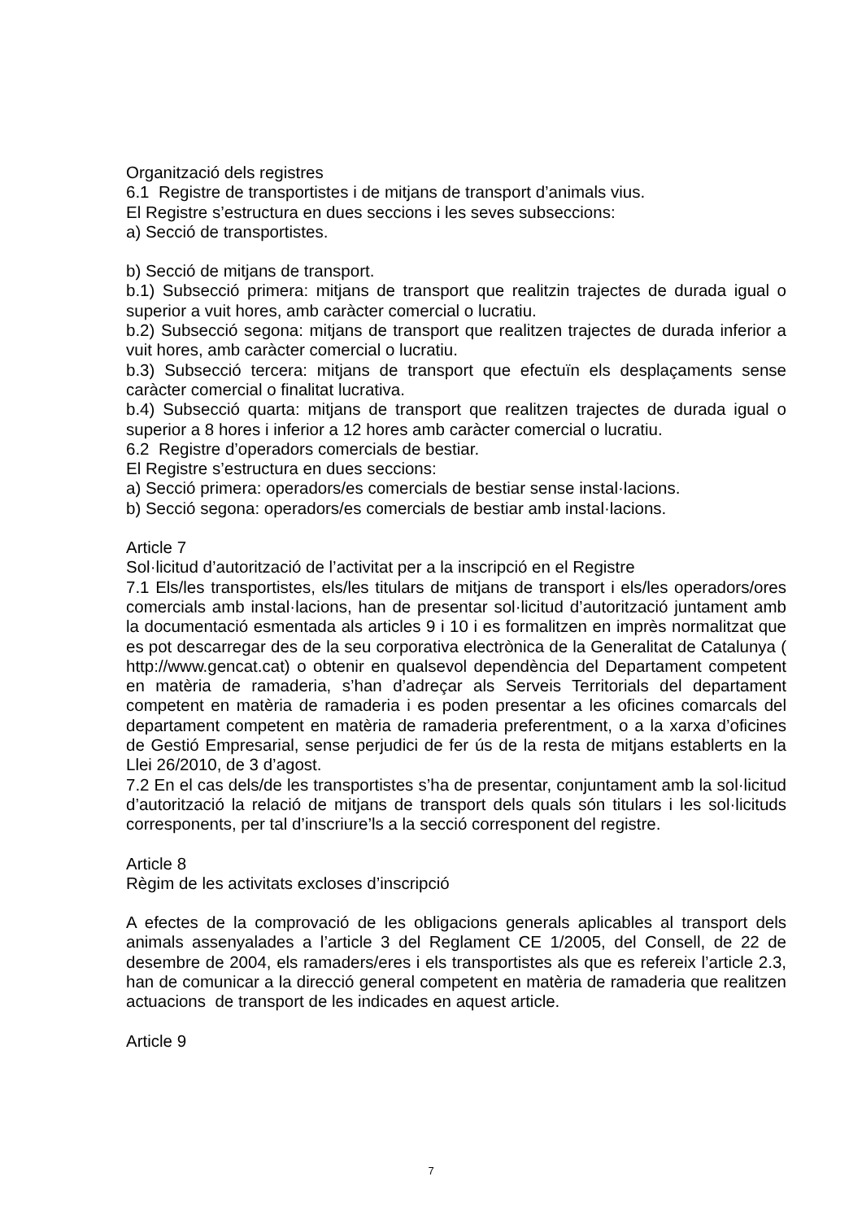Organització dels registres
6.1 Registre de transportistes i de mitjans de transport d’animals vius.
El Registre s’estructura en dues seccions i les seves subseccions:
a) Secció de transportistes.
b) Secció de mitjans de transport.
b.1) Subsecció primera: mitjans de transport que realitzin trajectes de durada igual o superior a vuit hores, amb caràcter comercial o lucratiu.
b.2) Subsecció segona: mitjans de transport que realitzen trajectes de durada inferior a vuit hores, amb caràcter comercial o lucratiu.
b.3) Subsecció tercera: mitjans de transport que efectuïn els desplaçaments sense caràcter comercial o finalitat lucrativa.
b.4) Subsecció quarta: mitjans de transport que realitzen trajectes de durada igual o superior a 8 hores i inferior a 12 hores amb caràcter comercial o lucratiu.
6.2 Registre d’operadors comercials de bestiar.
El Registre s’estructura en dues seccions:
a) Secció primera: operadors/es comercials de bestiar sense instal·lacions.
b) Secció segona: operadors/es comercials de bestiar amb instal·lacions.
Article 7
Sol·licitud d’autorització de l’activitat per a la inscripció en el Registre
7.1 Els/les transportistes, els/les titulars de mitjans de transport i els/les operadors/ores comercials amb instal·lacions, han de presentar sol·licitud d’autorització juntament amb la documentació esmentada als articles 9 i 10 i es formalitzen en imprès normalitzat que es pot descarregar des de la seu corporativa electrònica de la Generalitat de Catalunya ( http://www.gencat.cat) o obtenir en qualsevol dependència del Departament competent en matèria de ramaderia, s’han d’adreçar als Serveis Territorials del departament competent en matèria de ramaderia i es poden presentar a les oficines comarcals del departament competent en matèria de ramaderia preferentment, o a la xarxa d’oficines de Gestió Empresarial, sense perjudici de fer ús de la resta de mitjans establerts en la Llei 26/2010, de 3 d’agost.
7.2 En el cas dels/de les transportistes s’ha de presentar, conjuntament amb la sol·licitud d’autorització la relació de mitjans de transport dels quals són titulars i les sol·licituds corresponents, per tal d’inscriure’ls a la secció corresponent del registre.
Article 8
Règim de les activitats excloses d’inscripció
A efectes de la comprovació de les obligacions generals aplicables al transport dels animals assenyalades a l’article 3 del Reglament CE 1/2005, del Consell, de 22 de desembre de 2004, els ramaders/eres i els transportistes als que es refereix l’article 2.3, han de comunicar a la direcció general competent en matèria de ramaderia que realitzen actuacions de transport de les indicades en aquest article.
Article 9
7